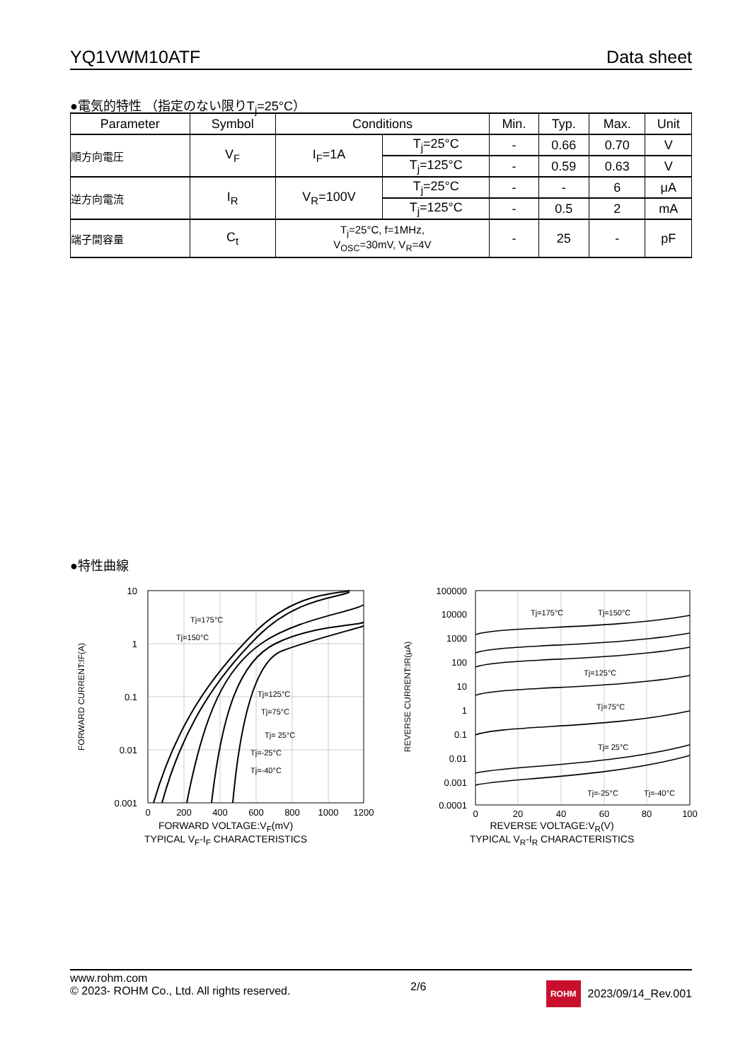YQ1VWM10ATF Data sheet
●電気的特性 （指定のない限りT<sub>j</sub>=25°C）
| Parameter | Symbol | Conditions | | Min. | Typ. | Max. | Unit |
| --- | --- | --- | --- | --- | --- | --- | --- |
| 順方向電圧 | V<sub>F</sub> | I<sub>F</sub>=1A | T<sub>j</sub>=25°C | - | 0.66 | 0.70 | V |
| | | | T<sub>j</sub>=125°C | - | 0.59 | 0.63 | V |
| 逆方向電流 | I<sub>R</sub> | V<sub>R</sub>=100V | T<sub>j</sub>=25°C | - | - | 6 | μA |
| | | | T<sub>j</sub>=125°C | - | 0.5 | 2 | mA |
| 端子間容量 | C<sub>t</sub> | T<sub>j</sub>=25°C, f=1MHz, V<sub>OSC</sub>=30mV, V<sub>R</sub>=4V | | - | 25 | - | pF |
●特性曲線
10
1
0.1
0.01
0.001
0
200
400
600
800
1000
1200
FORWARD CURRENT:IF(A)
Tj=175°C
Tj=150°C
Tj=125°C
Tj=75°C
Tj= 25°C
Tj=-25°C
Tj=-40°C
FORWARD VOLTAGE:V<sub>F</sub>(mV)
TYPICAL V<sub>F</sub>-I<sub>F</sub> CHARACTERISTICS
100000
10000
1000
100
10
1
0.1
0.01
0.001
0.0001
0
20
40
60
80
100
REVERSE CURRENT:IR(μA)
Tj=175°C
Tj=150°C
Tj=125°C
Tj=75°C
Tj= 25°C
Tj=-25°C
Tj=-40°C
REVERSE VOLTAGE:V<sub>R</sub>(V)
TYPICAL V<sub>R</sub>-I<sub>R</sub> CHARACTERISTICS
www.rohm.com
© 2023- ROHM Co., Ltd. All rights reserved.
2/6
ROHM 2023/09/14_Rev.001